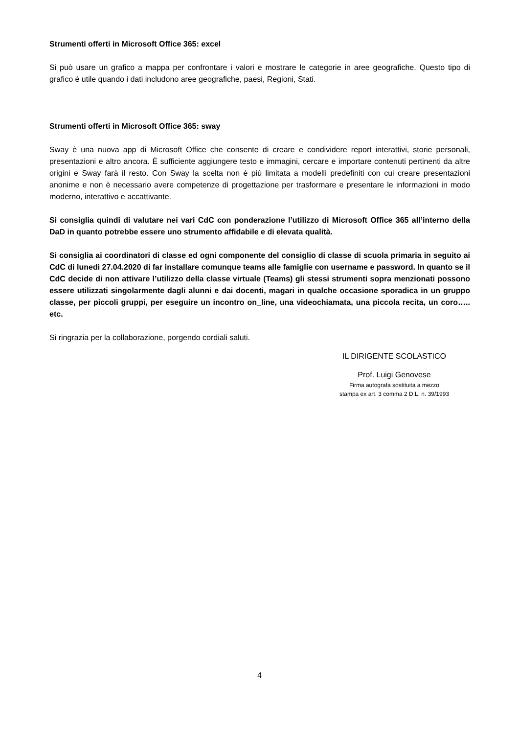Strumenti offerti in Microsoft Office 365: excel
Si può usare un grafico a mappa per confrontare i valori e mostrare le categorie in aree geografiche. Questo tipo di grafico è utile quando i dati includono aree geografiche, paesi, Regioni, Stati.
Strumenti offerti in Microsoft Office 365: sway
Sway è una nuova app di Microsoft Office che consente di creare e condividere report interattivi, storie personali, presentazioni e altro ancora. È sufficiente aggiungere testo e immagini, cercare e importare contenuti pertinenti da altre origini e Sway farà il resto. Con Sway la scelta non è più limitata a modelli predefiniti con cui creare presentazioni anonime e non è necessario avere competenze di progettazione per trasformare e presentare le informazioni in modo moderno, interattivo e accattivante.
Si consiglia quindi di valutare nei vari CdC con ponderazione l’utilizzo di Microsoft Office 365 all’interno della DaD in quanto potrebbe essere uno strumento affidabile e di elevata qualità.
Si consiglia ai coordinatori di classe ed ogni componente del consiglio di classe di scuola primaria in seguito ai CdC di lunedì 27.04.2020 di far installare comunque teams alle famiglie con username e password. In quanto se il CdC decide di non attivare l’utilizzo della classe virtuale (Teams) gli stessi strumenti sopra menzionati possono essere utilizzati singolarmente dagli alunni e dai docenti, magari in qualche occasione sporadica in un gruppo classe, per piccoli gruppi, per eseguire un incontro on_line, una videochiamata, una piccola recita, un coro….. etc.
Si ringrazia per la collaborazione, porgendo cordiali saluti.
IL DIRIGENTE SCOLASTICO
Prof. Luigi Genovese
Firma autografa sostituita a mezzo
stampa ex art. 3 comma 2 D.L. n. 39/1993
4